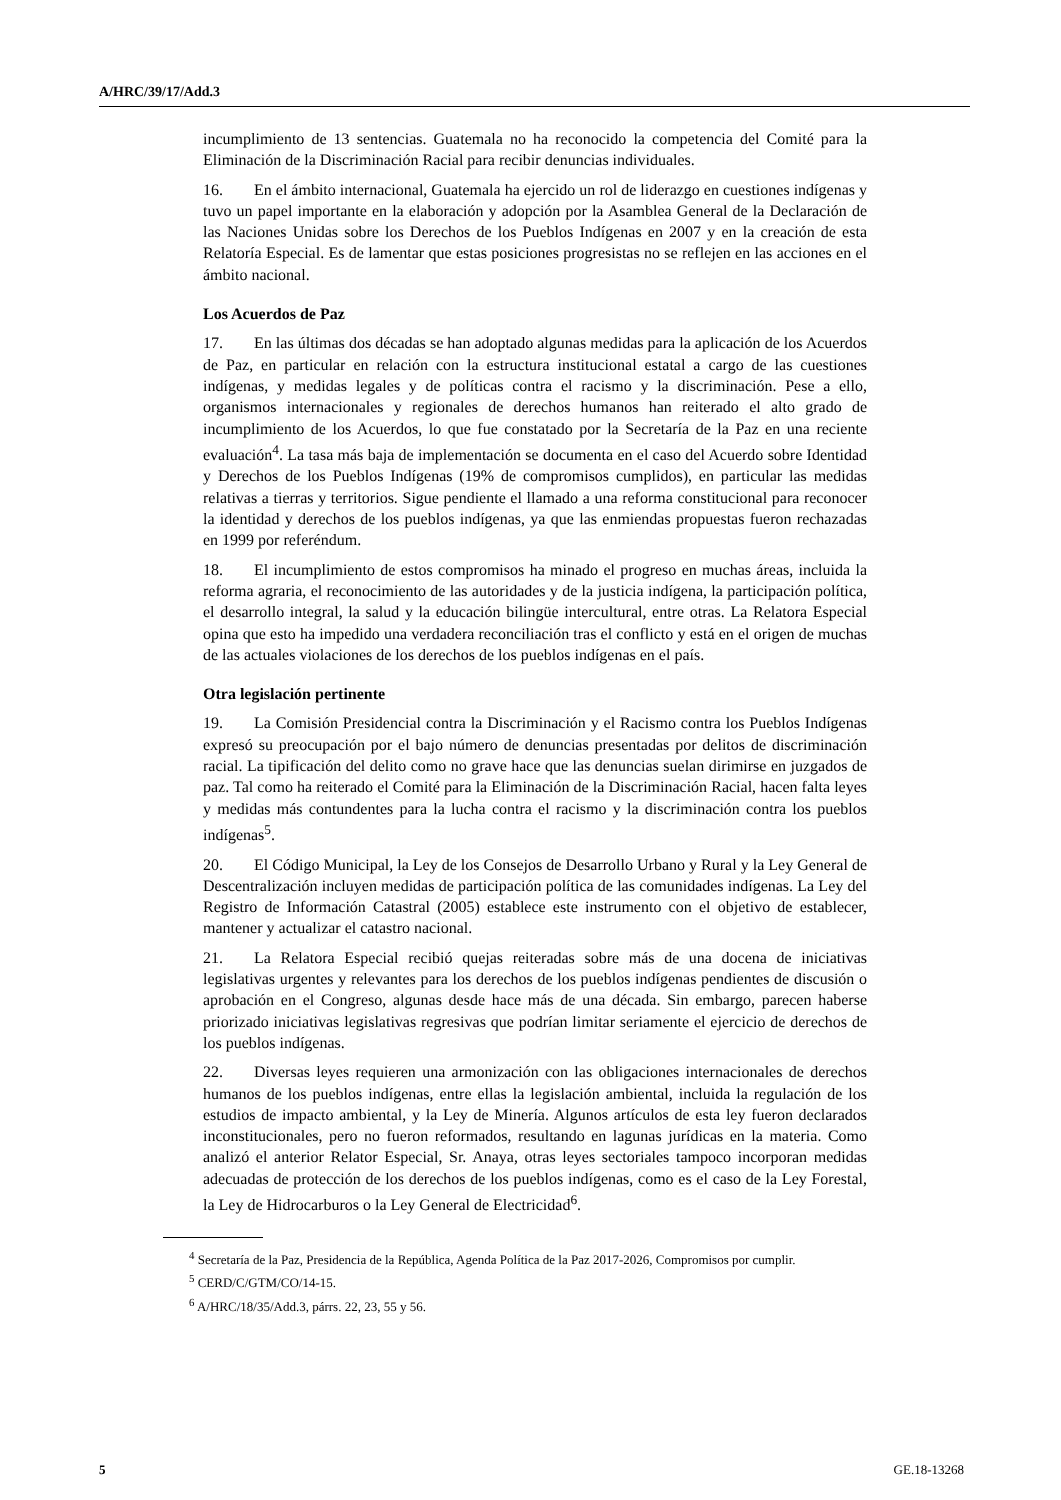A/HRC/39/17/Add.3
incumplimiento de 13 sentencias. Guatemala no ha reconocido la competencia del Comité para la Eliminación de la Discriminación Racial para recibir denuncias individuales.
16. En el ámbito internacional, Guatemala ha ejercido un rol de liderazgo en cuestiones indígenas y tuvo un papel importante en la elaboración y adopción por la Asamblea General de la Declaración de las Naciones Unidas sobre los Derechos de los Pueblos Indígenas en 2007 y en la creación de esta Relatoría Especial. Es de lamentar que estas posiciones progresistas no se reflejen en las acciones en el ámbito nacional.
Los Acuerdos de Paz
17. En las últimas dos décadas se han adoptado algunas medidas para la aplicación de los Acuerdos de Paz, en particular en relación con la estructura institucional estatal a cargo de las cuestiones indígenas, y medidas legales y de políticas contra el racismo y la discriminación. Pese a ello, organismos internacionales y regionales de derechos humanos han reiterado el alto grado de incumplimiento de los Acuerdos, lo que fue constatado por la Secretaría de la Paz en una reciente evaluación<sup>4</sup>. La tasa más baja de implementación se documenta en el caso del Acuerdo sobre Identidad y Derechos de los Pueblos Indígenas (19% de compromisos cumplidos), en particular las medidas relativas a tierras y territorios. Sigue pendiente el llamado a una reforma constitucional para reconocer la identidad y derechos de los pueblos indígenas, ya que las enmiendas propuestas fueron rechazadas en 1999 por referéndum.
18. El incumplimiento de estos compromisos ha minado el progreso en muchas áreas, incluida la reforma agraria, el reconocimiento de las autoridades y de la justicia indígena, la participación política, el desarrollo integral, la salud y la educación bilingüe intercultural, entre otras. La Relatora Especial opina que esto ha impedido una verdadera reconciliación tras el conflicto y está en el origen de muchas de las actuales violaciones de los derechos de los pueblos indígenas en el país.
Otra legislación pertinente
19. La Comisión Presidencial contra la Discriminación y el Racismo contra los Pueblos Indígenas expresó su preocupación por el bajo número de denuncias presentadas por delitos de discriminación racial. La tipificación del delito como no grave hace que las denuncias suelan dirimirse en juzgados de paz. Tal como ha reiterado el Comité para la Eliminación de la Discriminación Racial, hacen falta leyes y medidas más contundentes para la lucha contra el racismo y la discriminación contra los pueblos indígenas<sup>5</sup>.
20. El Código Municipal, la Ley de los Consejos de Desarrollo Urbano y Rural y la Ley General de Descentralización incluyen medidas de participación política de las comunidades indígenas. La Ley del Registro de Información Catastral (2005) establece este instrumento con el objetivo de establecer, mantener y actualizar el catastro nacional.
21. La Relatora Especial recibió quejas reiteradas sobre más de una docena de iniciativas legislativas urgentes y relevantes para los derechos de los pueblos indígenas pendientes de discusión o aprobación en el Congreso, algunas desde hace más de una década. Sin embargo, parecen haberse priorizado iniciativas legislativas regresivas que podrían limitar seriamente el ejercicio de derechos de los pueblos indígenas.
22. Diversas leyes requieren una armonización con las obligaciones internacionales de derechos humanos de los pueblos indígenas, entre ellas la legislación ambiental, incluida la regulación de los estudios de impacto ambiental, y la Ley de Minería. Algunos artículos de esta ley fueron declarados inconstitucionales, pero no fueron reformados, resultando en lagunas jurídicas en la materia. Como analizó el anterior Relator Especial, Sr. Anaya, otras leyes sectoriales tampoco incorporan medidas adecuadas de protección de los derechos de los pueblos indígenas, como es el caso de la Ley Forestal, la Ley de Hidrocarburos o la Ley General de Electricidad<sup>6</sup>.
<sup>4</sup> Secretaría de la Paz, Presidencia de la República, Agenda Política de la Paz 2017-2026, Compromisos por cumplir.
<sup>5</sup> CERD/C/GTM/CO/14-15.
<sup>6</sup> A/HRC/18/35/Add.3, párrs. 22, 23, 55 y 56.
5 GE.18-13268